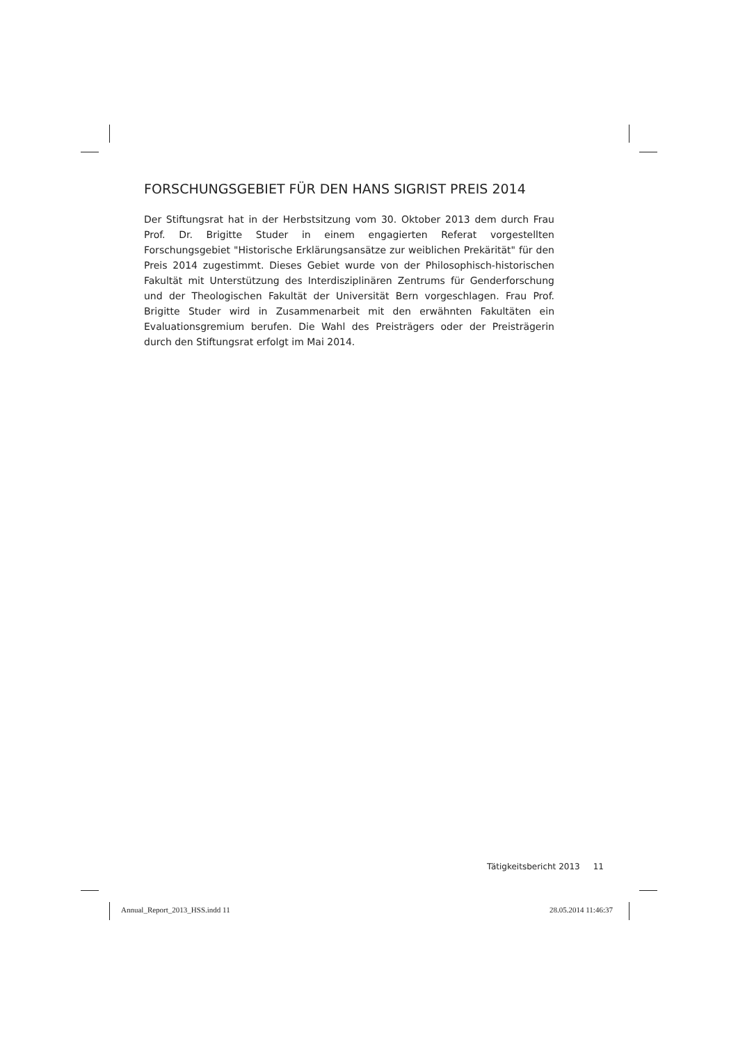FORSCHUNGSGEBIET FÜR DEN HANS SIGRIST PREIS 2014
Der Stiftungsrat hat in der Herbstsitzung vom 30. Oktober 2013 dem durch Frau Prof. Dr. Brigitte Studer in einem engagierten Referat vorgestellten Forschungsgebiet "Historische Erklärungsansätze zur weiblichen Prekärität" für den Preis 2014 zugestimmt. Dieses Gebiet wurde von der Philosophisch-historischen Fakultät mit Unterstützung des Interdisziplinären Zentrums für Genderforschung und der Theologischen Fakultät der Universität Bern vorgeschlagen. Frau Prof. Brigitte Studer wird in Zusammenarbeit mit den erwähnten Fakultäten ein Evaluationsgremium berufen. Die Wahl des Preisträgers oder der Preisträgerin durch den Stiftungsrat erfolgt im Mai 2014.
Tätigkeitsbericht 2013 11
Annual_Report_2013_HSS.indd 11 28.05.2014 11:46:37